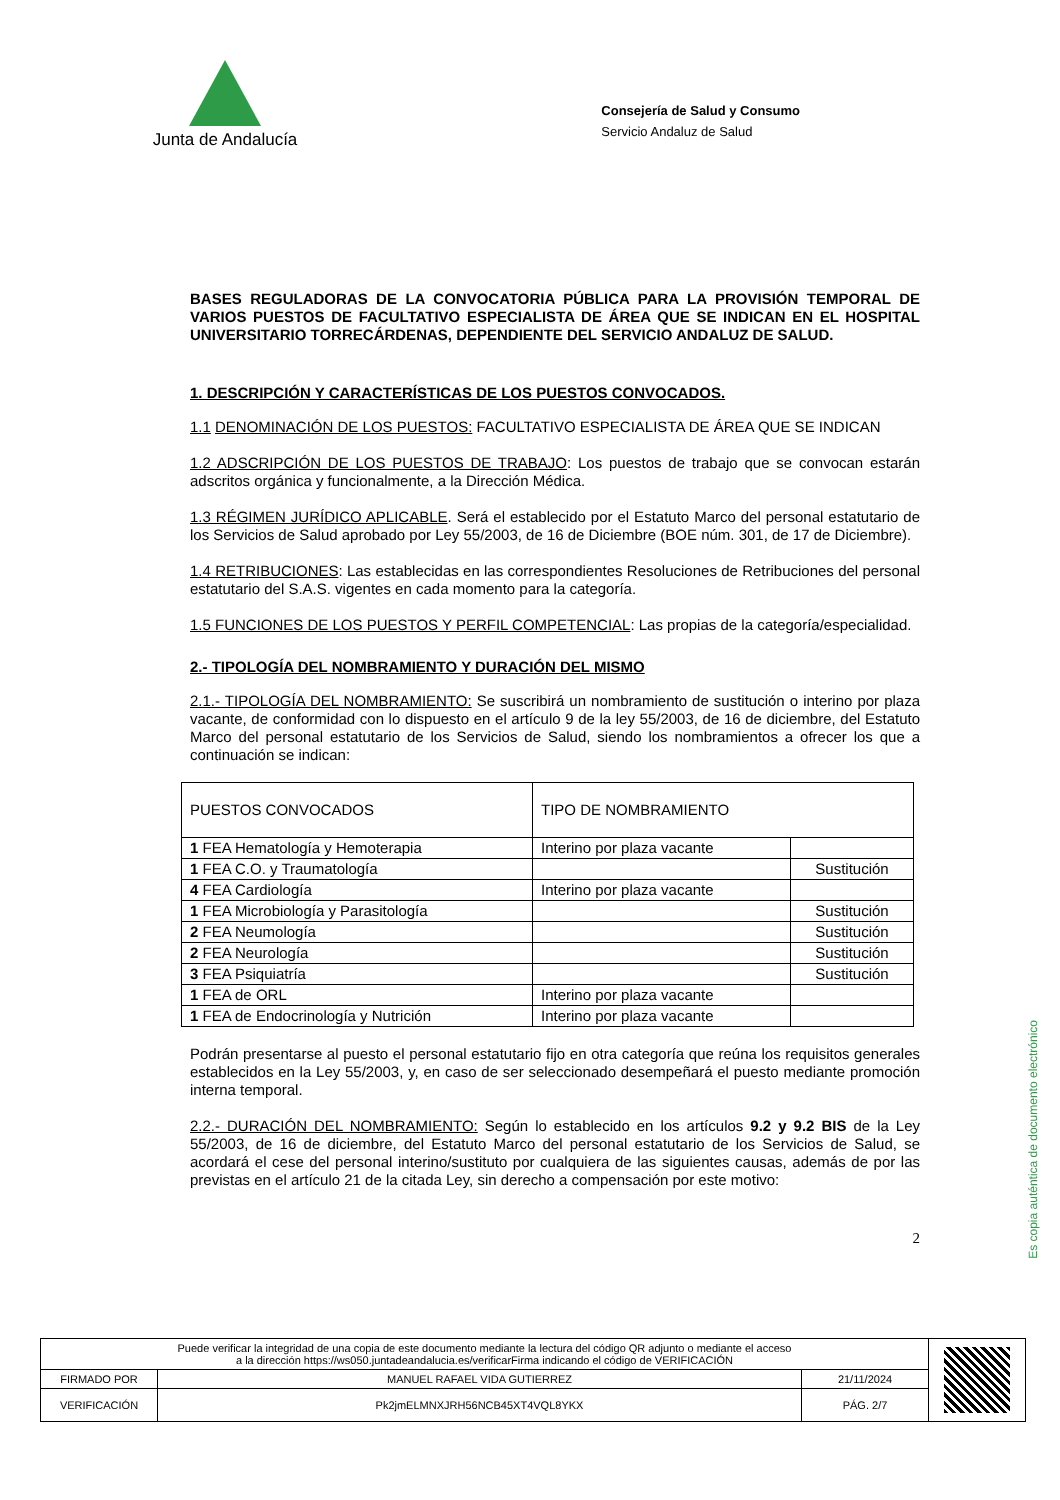Junta de Andalucía
Consejería de Salud y Consumo
Servicio Andaluz de Salud
BASES REGULADORAS DE LA CONVOCATORIA PÚBLICA PARA LA PROVISIÓN TEMPORAL DE VARIOS PUESTOS DE FACULTATIVO ESPECIALISTA DE ÁREA QUE SE INDICAN EN EL HOSPITAL UNIVERSITARIO TORRECÁRDENAS, DEPENDIENTE DEL SERVICIO ANDALUZ DE SALUD.
1. DESCRIPCIÓN Y CARACTERÍSTICAS DE LOS PUESTOS CONVOCADOS.
1.1 DENOMINACIÓN DE LOS PUESTOS: FACULTATIVO ESPECIALISTA DE ÁREA QUE SE INDICAN
1.2 ADSCRIPCIÓN DE LOS PUESTOS DE TRABAJO: Los puestos de trabajo que se convocan estarán adscritos orgánica y funcionalmente, a la Dirección Médica.
1.3 RÉGIMEN JURÍDICO APLICABLE. Será el establecido por el Estatuto Marco del personal estatutario de los Servicios de Salud aprobado por Ley 55/2003, de 16 de Diciembre (BOE núm. 301, de 17 de Diciembre).
1.4 RETRIBUCIONES: Las establecidas en las correspondientes Resoluciones de Retribuciones del personal estatutario del S.A.S. vigentes en cada momento para la categoría.
1.5 FUNCIONES DE LOS PUESTOS Y PERFIL COMPETENCIAL: Las propias de la categoría/especialidad.
2.- TIPOLOGÍA DEL NOMBRAMIENTO Y DURACIÓN DEL MISMO
2.1.- TIPOLOGÍA DEL NOMBRAMIENTO: Se suscribirá un nombramiento de sustitución o interino por plaza vacante, de conformidad con lo dispuesto en el artículo 9 de la ley 55/2003, de 16 de diciembre, del Estatuto Marco del personal estatutario de los Servicios de Salud, siendo los nombramientos a ofrecer los que a continuación se indican:
| PUESTOS CONVOCADOS | TIPO DE NOMBRAMIENTO | |
| --- | --- | --- |
| 1 FEA Hematología y Hemoterapia | Interino por plaza vacante | |
| 1 FEA C.O. y Traumatología | | Sustitución |
| 4 FEA Cardiología | Interino por plaza vacante | |
| 1 FEA Microbiología y Parasitología | | Sustitución |
| 2 FEA Neumología | | Sustitución |
| 2 FEA Neurología | | Sustitución |
| 3 FEA Psiquiatría | | Sustitución |
| 1 FEA de ORL | Interino por plaza vacante | |
| 1 FEA de Endocrinología y Nutrición | Interino por plaza vacante | |
Podrán presentarse al puesto el personal estatutario fijo en otra categoría que reúna los requisitos generales establecidos en la Ley 55/2003, y, en caso de ser seleccionado desempeñará el puesto mediante promoción interna temporal.
2.2.- DURACIÓN DEL NOMBRAMIENTO: Según lo establecido en los artículos 9.2 y 9.2 BIS de la Ley 55/2003, de 16 de diciembre, del Estatuto Marco del personal estatutario de los Servicios de Salud, se acordará el cese del personal interino/sustituto por cualquiera de las siguientes causas, además de por las previstas en el artículo 21 de la citada Ley, sin derecho a compensación por este motivo:
2
Es copia auténtica de documento electrónico
| Puede verificar la integridad de una copia de este documento mediante la lectura del código QR adjunto o mediante el acceso a la dirección https://ws050.juntadeandalucia.es/verificarFirma indicando el código de VERIFICACIÓN | | | |
| FIRMADO POR | MANUEL RAFAEL VIDA GUTIERREZ | 21/11/2024 | |
| VERIFICACIÓN | Pk2jmELMNXJRH56NCB45XT4VQL8YKX | PÁG. 2/7 | |